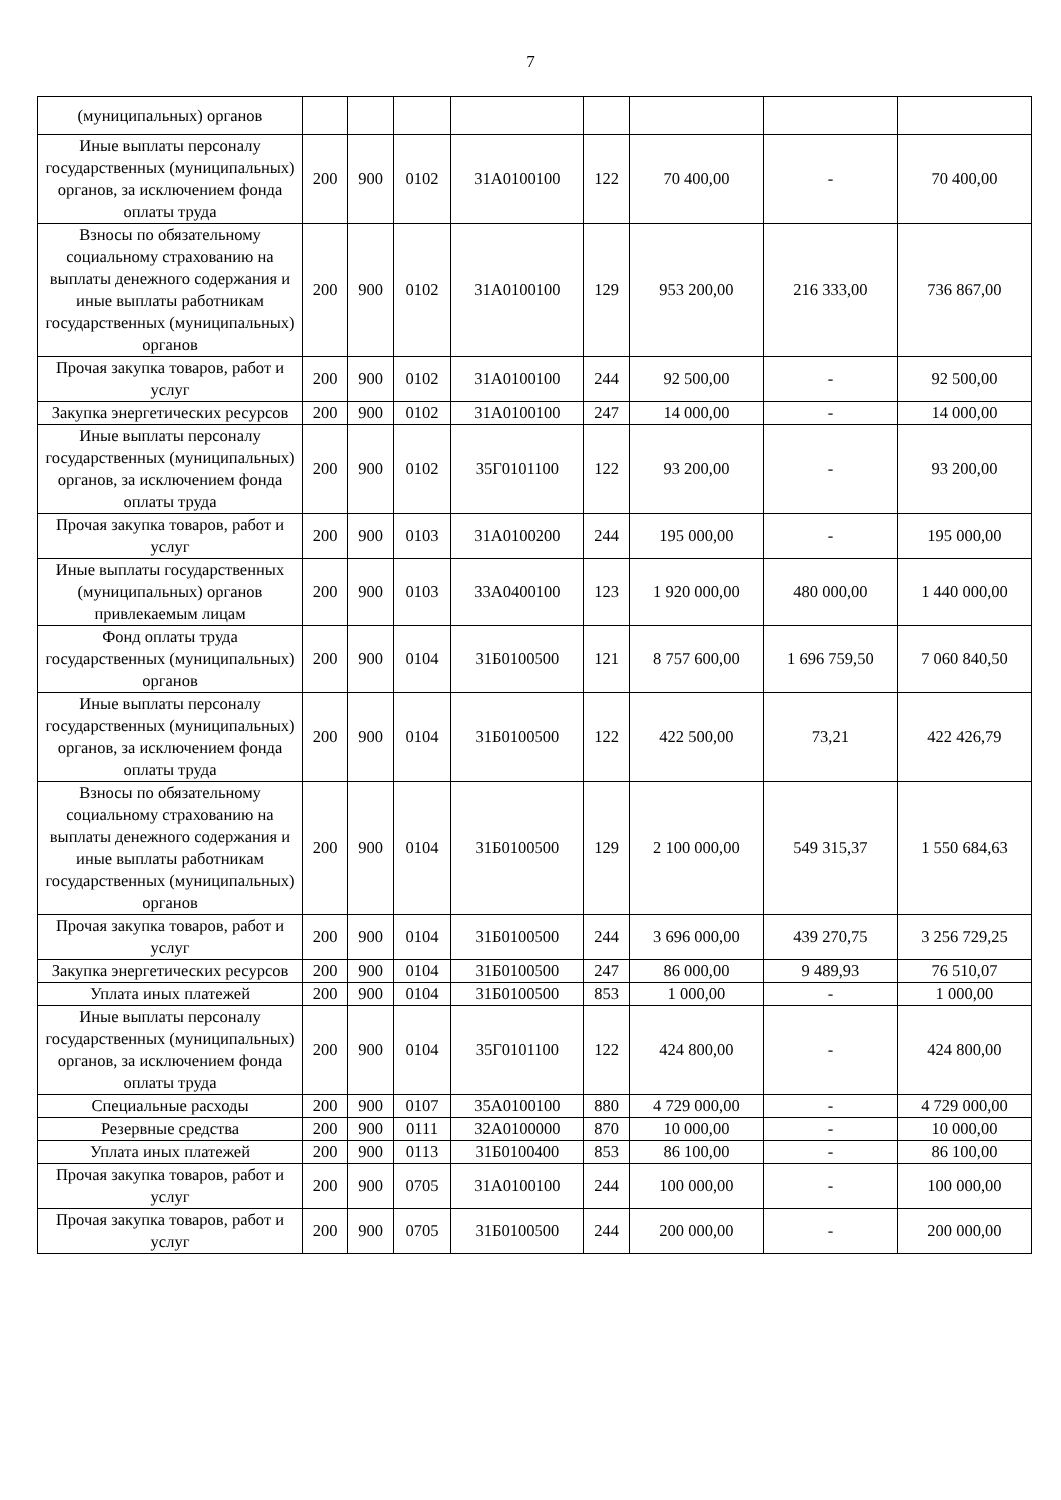7
| (муниципальных) органов | | | | | | | | |
| Иные выплаты персоналу государственных (муниципальных) органов, за исключением фонда оплаты труда | 200 | 900 | 0102 | 31А0100100 | 122 | 70 400,00 | - | 70 400,00 |
| Взносы по обязательному социальному страхованию на выплаты денежного содержания и иные выплаты работникам государственных (муниципальных) органов | 200 | 900 | 0102 | 31А0100100 | 129 | 953 200,00 | 216 333,00 | 736 867,00 |
| Прочая закупка товаров, работ и услуг | 200 | 900 | 0102 | 31А0100100 | 244 | 92 500,00 | - | 92 500,00 |
| Закупка энергетических ресурсов | 200 | 900 | 0102 | 31А0100100 | 247 | 14 000,00 | - | 14 000,00 |
| Иные выплаты персоналу государственных (муниципальных) органов, за исключением фонда оплаты труда | 200 | 900 | 0102 | 35Г0101100 | 122 | 93 200,00 | - | 93 200,00 |
| Прочая закупка товаров, работ и услуг | 200 | 900 | 0103 | 31А0100200 | 244 | 195 000,00 | - | 195 000,00 |
| Иные выплаты государственных (муниципальных) органов привлекаемым лицам | 200 | 900 | 0103 | 33А0400100 | 123 | 1 920 000,00 | 480 000,00 | 1 440 000,00 |
| Фонд оплаты труда государственных (муниципальных) органов | 200 | 900 | 0104 | 31Б0100500 | 121 | 8 757 600,00 | 1 696 759,50 | 7 060 840,50 |
| Иные выплаты персоналу государственных (муниципальных) органов, за исключением фонда оплаты труда | 200 | 900 | 0104 | 31Б0100500 | 122 | 422 500,00 | 73,21 | 422 426,79 |
| Взносы по обязательному социальному страхованию на выплаты денежного содержания и иные выплаты работникам государственных (муниципальных) органов | 200 | 900 | 0104 | 31Б0100500 | 129 | 2 100 000,00 | 549 315,37 | 1 550 684,63 |
| Прочая закупка товаров, работ и услуг | 200 | 900 | 0104 | 31Б0100500 | 244 | 3 696 000,00 | 439 270,75 | 3 256 729,25 |
| Закупка энергетических ресурсов | 200 | 900 | 0104 | 31Б0100500 | 247 | 86 000,00 | 9 489,93 | 76 510,07 |
| Уплата иных платежей | 200 | 900 | 0104 | 31Б0100500 | 853 | 1 000,00 | - | 1 000,00 |
| Иные выплаты персоналу государственных (муниципальных) органов, за исключением фонда оплаты труда | 200 | 900 | 0104 | 35Г0101100 | 122 | 424 800,00 | - | 424 800,00 |
| Специальные расходы | 200 | 900 | 0107 | 35А0100100 | 880 | 4 729 000,00 | - | 4 729 000,00 |
| Резервные средства | 200 | 900 | 0111 | 32А0100000 | 870 | 10 000,00 | - | 10 000,00 |
| Уплата иных платежей | 200 | 900 | 0113 | 31Б0100400 | 853 | 86 100,00 | - | 86 100,00 |
| Прочая закупка товаров, работ и услуг | 200 | 900 | 0705 | 31А0100100 | 244 | 100 000,00 | - | 100 000,00 |
| Прочая закупка товаров, работ и услуг | 200 | 900 | 0705 | 31Б0100500 | 244 | 200 000,00 | - | 200 000,00 |